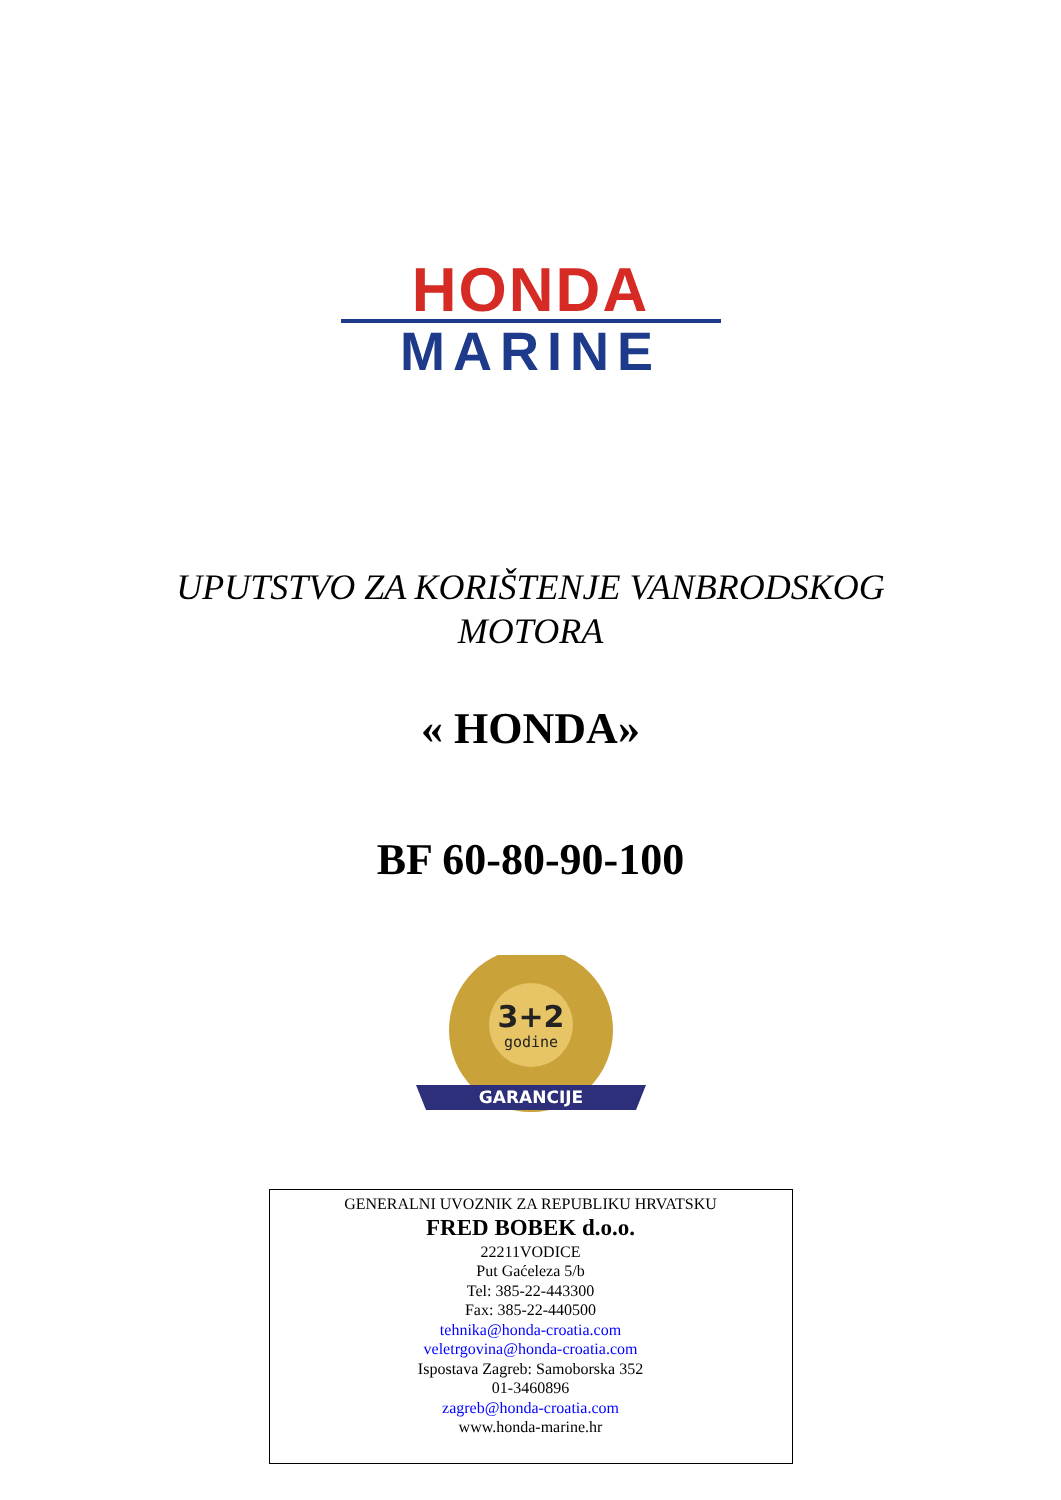HONDA
MARINE
UPUTSTVO ZA KORIŠTENJE VANBRODSKOG
MOTORA
« HONDA»
BF 60-80-90-100
3+2
godine
GARANCIJE
GENERALNI UVOZNIK ZA REPUBLIKU HRVATSKU
FRED BOBEK d.o.o.
22211VODICE
Put Gaćeleza 5/b
Tel: 385-22-443300
Fax: 385-22-440500
tehnika@honda-croatia.com
veletrgovina@honda-croatia.com
Ispostava Zagreb: Samoborska 352
01-3460896
zagreb@honda-croatia.com
www.honda-marine.hr